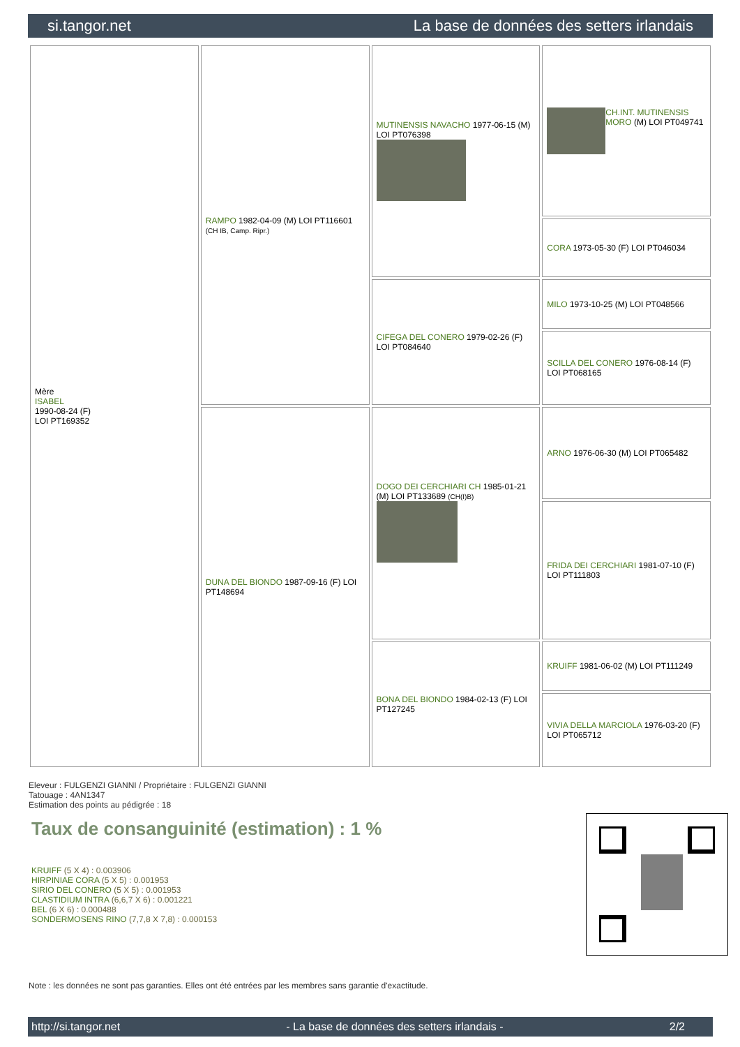si.tangor.net La base de données des setters irlandais
| Mère ISABEL 1990-08-24 (F) LOI PT169352 | RAMPO 1982-04-09 (M) LOI PT116601 (CH IB, Camp. Ripr.) | MUTINENSIS NAVACHO 1977-06-15 (M) LOI PT076398 | CH.INT. MUTINENSIS MORO (M) LOI PT049741 |
| | | | CORA 1973-05-30 (F) LOI PT046034 |
| | | CIFEGA DEL CONERO 1979-02-26 (F) LOI PT084640 | MILO 1973-10-25 (M) LOI PT048566 |
| | | | SCILLA DEL CONERO 1976-08-14 (F) LOI PT068165 |
| | DUNA DEL BIONDO 1987-09-16 (F) LOI PT148694 | DOGO DEI CERCHIARI CH 1985-01-21 (M) LOI PT133689 (CH(I)B) | ARNO 1976-06-30 (M) LOI PT065482 |
| | | | FRIDA DEI CERCHIARI 1981-07-10 (F) LOI PT111803 |
| | | BONA DEL BIONDO 1984-02-13 (F) LOI PT127245 | KRUIFF 1981-06-02 (M) LOI PT111249 |
| | | | VIVIA DELLA MARCIOLA 1976-03-20 (F) LOI PT065712 |
Eleveur : FULGENZI GIANNI / Propriétaire : FULGENZI GIANNI
Tatouage : 4AN1347
Estimation des points au pédigrée : 18
Taux de consanguinité (estimation) : 1 %
KRUIFF (5 X 4) : 0.003906
HIRPINIAE CORA (5 X 5) : 0.001953
SIRIO DEL CONERO (5 X 5) : 0.001953
CLASTIDIUM INTRA (6,6,7 X 6) : 0.001221
BEL (6 X 6) : 0.000488
SONDERMOSENS RINO (7,7,8 X 7,8) : 0.000153
Note : les données ne sont pas garanties. Elles ont été entrées par les membres sans garantie d'exactitude.
http://si.tangor.net - La base de données des setters irlandais - 2/2